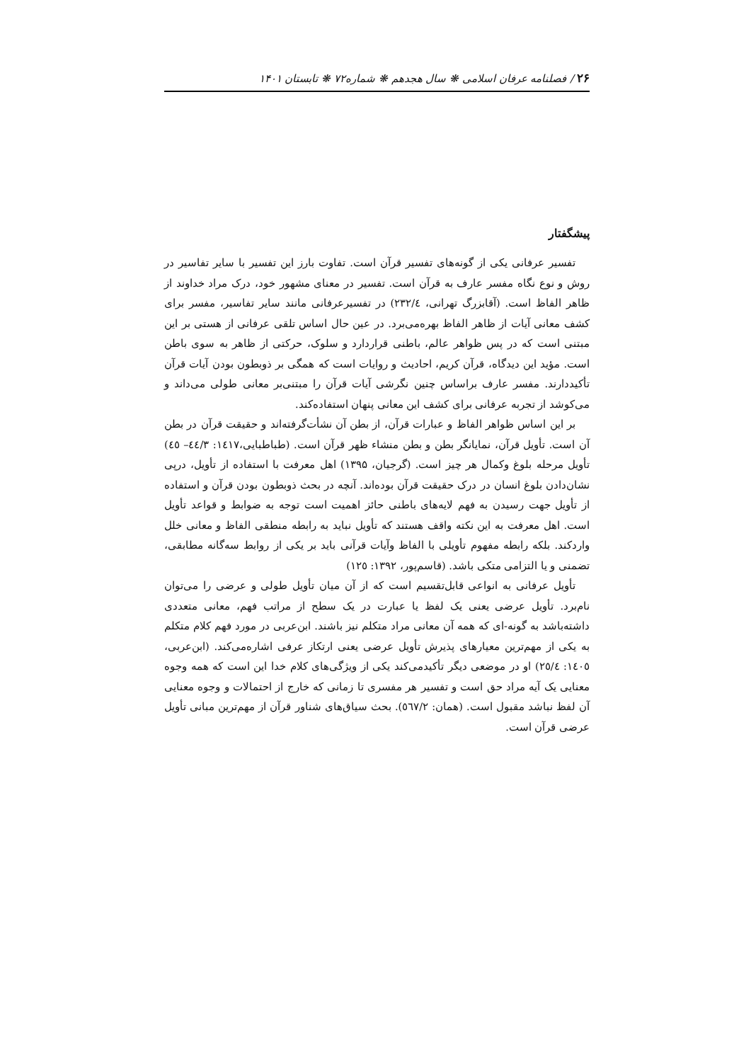۲۶ / فصلنامه عرفان اسلامی ❋ سال هجدهم ❋ شماره۷۲ ❋ تابستان ۱۴۰۱
پیشگفتار
تفسیر عرفانی یکی از گونه‌های تفسیر قرآن است. تفاوت بارز این تفسیر با سایر تفاسیر در روش و نوع نگاه مفسر عارف به قرآن است. تفسیر در معنای مشهور خود، درک مراد خداوند از ظاهر الفاظ است. (آقابزرگ تهرانی، ۲۳۲/٤) در تفسیرعرفانی مانند سایر تفاسیر، مفسر برای کشف معانی آیات از ظاهر الفاظ بهره‌می‌برد. در عین حال اساس تلقی عرفانی از هستی بر این مبتنی است که در پس ظواهر عالم، باطنی قراردارد و سلوک، حرکتی از ظاهر به سوی باطن است. مؤید این دیدگاه، قرآن کریم، احادیث و روایات است که همگی بر ذوبطون بودن آیات قرآن تأکیددارند. مفسر عارف براساس چنین نگرشی آیات قرآن را مبتنی‌بر معانی طولی می‌داند و می‌کوشد از تجربه عرفانی برای کشف این معانی پنهان استفاده‌کند.
بر این اساس ظواهر الفاظ و عبارات قرآن، از بطن آن نشأت‌گرفته‌اند و حقیقت قرآن در بطن آن است. تأویل قرآن، نمایانگر بطن و بطن منشاء ظهر قرآن است. (طباطبایی،۱٤۱۷: ٤٤/۳– ٤٥) تأویل مرحله بلوغ وکمال هر چیز است. (گرجیان، ۱۳۹۵) اهل معرفت با استفاده از تأویل، درپی نشان‌دادن بلوغ انسان در درک حقیقت قرآن بوده‌اند. آنچه در بحث ذوبطون بودن قرآن و استفاده از تأویل جهت رسیدن به فهم لایه‌های باطنی حائز اهمیت است توجه به ضوابط و قواعد تأویل است. اهل معرفت به این نکته واقف هستند که تأویل نباید به رابطه منطقی الفاظ و معانی خلل واردکند. بلکه رابطه مفهوم تأویلی با الفاظ وآیات قرآنی باید بر یکی از روابط سه‌گانه مطابقی، تضمنی و یا التزامی متکی باشد. (قاسم‌پور، ۱۳۹۲: ۱۲٥)
تأویل عرفانی به انواعی قابل‌تقسیم است که از آن میان تأویل طولی و عرضی را می‌توان نام‌برد. تأویل عرضی یعنی یک لفظ یا عبارت در یک سطح از مراتب فهم، معانی متعددی داشته‌باشد به گونه-ای که همه آن معانی مراد متکلم نیز باشند. ابن‌عربی در مورد فهم کلام متکلم به یکی از مهم‌ترین معیارهای پذیرش تأویل عرضی یعنی ارتکاز عرفی اشاره‌می‌کند. (ابن‌عربی، ۱٤۰٥: ۲٥/٤) او در موضعی دیگر تأکیدمی‌کند یکی از ویژگی‌های کلام خدا این است که همه وجوه معنایی یک آیه مراد حق است و تفسیر هر مفسری تا زمانی که خارج از احتمالات و وجوه معنایی آن لفظ نباشد مقبول است. (همان: ٥٦۷/۲). بحث سیاق‌های شناور قرآن از مهم‌ترین مبانی تأویل عرضی قرآن است.